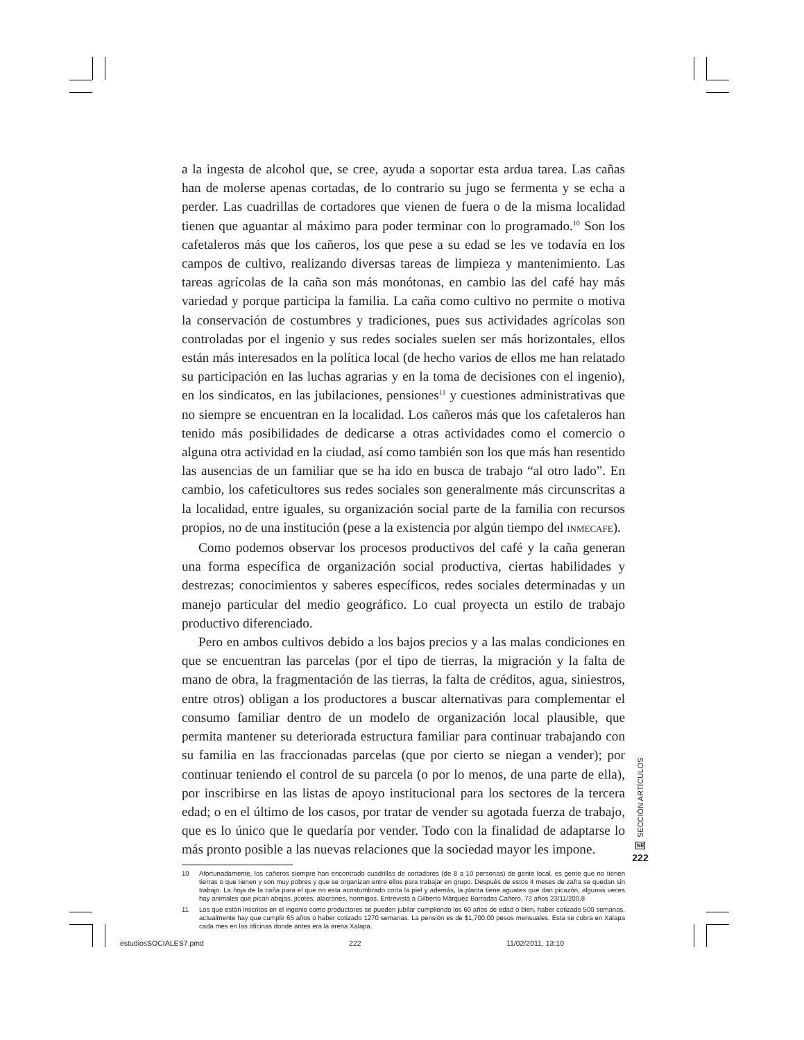a la ingesta de alcohol que, se cree, ayuda a soportar esta ardua tarea. Las cañas han de molerse apenas cortadas, de lo contrario su jugo se fermenta y se echa a perder. Las cuadrillas de cortadores que vienen de fuera o de la misma localidad tienen que aguantar al máximo para poder terminar con lo programado.<sup>10</sup> Son los cafetaleros más que los cañeros, los que pese a su edad se les ve todavía en los campos de cultivo, realizando diversas tareas de limpieza y mantenimiento. Las tareas agrícolas de la caña son más monótonas, en cambio las del café hay más variedad y porque participa la familia. La caña como cultivo no permite o motiva la conservación de costumbres y tradiciones, pues sus actividades agrícolas son controladas por el ingenio y sus redes sociales suelen ser más horizontales, ellos están más interesados en la política local (de hecho varios de ellos me han relatado su participación en las luchas agrarias y en la toma de decisiones con el ingenio), en los sindicatos, en las jubilaciones, pensiones<sup>11</sup> y cuestiones administrativas que no siempre se encuentran en la localidad. Los cañeros más que los cafetaleros han tenido más posibilidades de dedicarse a otras actividades como el comercio o alguna otra actividad en la ciudad, así como también son los que más han resentido las ausencias de un familiar que se ha ido en busca de trabajo “al otro lado”. En cambio, los cafeticultores sus redes sociales son generalmente más circunscritas a la localidad, entre iguales, su organización social parte de la familia con recursos propios, no de una institución (pese a la existencia por algún tiempo del INMECAFE).
Como podemos observar los procesos productivos del café y la caña generan una forma específica de organización social productiva, ciertas habilidades y destrezas; conocimientos y saberes específicos, redes sociales determinadas y un manejo particular del medio geográfico. Lo cual proyecta un estilo de trabajo productivo diferenciado.
Pero en ambos cultivos debido a los bajos precios y a las malas condiciones en que se encuentran las parcelas (por el tipo de tierras, la migración y la falta de mano de obra, la fragmentación de las tierras, la falta de créditos, agua, siniestros, entre otros) obligan a los productores a buscar alternativas para complementar el consumo familiar dentro de un modelo de organización local plausible, que permita mantener su deteriorada estructura familiar para continuar trabajando con su familia en las fraccionadas parcelas (que por cierto se niegan a vender); por continuar teniendo el control de su parcela (o por lo menos, de una parte de ella), por inscribirse en las listas de apoyo institucional para los sectores de la tercera edad; o en el último de los casos, por tratar de vender su agotada fuerza de trabajo, que es lo único que le quedaría por vender. Todo con la finalidad de adaptarse lo más pronto posible a las nuevas relaciones que la sociedad mayor les impone.
10 Afortunadamente, los cañeros siempre han encontrado cuadrillas de cortadores (de 8 a 10 personas) de gente local, es gente que no tienen tierras o que tienen y son muy pobres y que se organizan entre ellos para trabajar en grupo. Después de estos 4 meses de zafra se quedan sin trabajo. La hoja de la caña para el que no esta acostumbrado corta la piel y además, la planta tiene aguates que dan picazón, algunas veces hay animales que pican abejas, jicotes, alacranes, hormigas. Entrevista a Gilberto Márquez Barradas Cañero, 73 años 23/11/200.8
11 Los que están inscritos en el ingenio como productores se pueden jubilar cumpliendo los 60 años de edad o bien, haber cotizado 500 semanas, actualmente hay que cumplir 65 años o haber cotizado 1270 semanas. La pensión es de $1,700.00 pesos mensuales. Esta se cobra en Xalapa cada mes en las oficinas donde antes era la arena Xalapa.
SECCIÓN ARTÍCULOS
NE
222
estudiosSOCIALES7.pmd 222 11/02/2011, 13:10